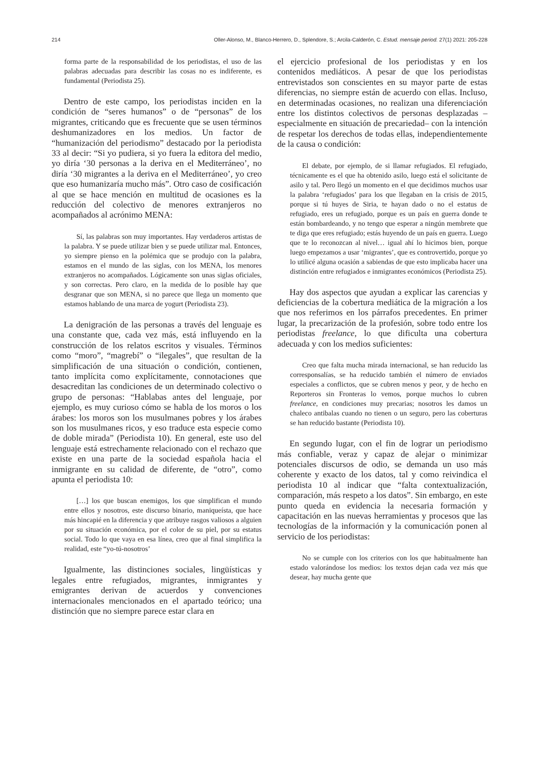214 Oller-Alonso, M., Blanco-Herrero, D., Splendore, S.; Arcila-Calderón, C. Estud. mensaje period. 27(1) 2021: 205-228
forma parte de la responsabilidad de los periodistas, el uso de las palabras adecuadas para describir las cosas no es indiferente, es fundamental (Periodista 25).
Dentro de este campo, los periodistas inciden en la condición de “seres humanos” o de “personas” de los migrantes, criticando que es frecuente que se usen términos deshumanizadores en los medios. Un factor de “humanización del periodismo” destacado por la periodista 33 al decir: “Si yo pudiera, si yo fuera la editora del medio, yo diría ‘30 personas a la deriva en el Mediterráneo’, no diría ‘30 migrantes a la deriva en el Mediterráneo’, yo creo que eso humanizaría mucho más”. Otro caso de cosificación al que se hace mención en multitud de ocasiones es la reducción del colectivo de menores extranjeros no acompañados al acrónimo MENA:
Sí, las palabras son muy importantes. Hay verdaderos artistas de la palabra. Y se puede utilizar bien y se puede utilizar mal. Entonces, yo siempre pienso en la polémica que se produjo con la palabra, estamos en el mundo de las siglas, con los MENA, los menores extranjeros no acompañados. Lógicamente son unas siglas oficiales, y son correctas. Pero claro, en la medida de lo posible hay que desgranar que son MENA, si no parece que llega un momento que estamos hablando de una marca de yogurt (Periodista 23).
La denigración de las personas a través del lenguaje es una constante que, cada vez más, está influyendo en la construcción de los relatos escritos y visuales. Términos como “moro”, “magrebí” o “ilegales”, que resultan de la simplificación de una situación o condición, contienen, tanto implícita como explícitamente, connotaciones que desacreditan las condiciones de un determinado colectivo o grupo de personas: “Hablabas antes del lenguaje, por ejemplo, es muy curioso cómo se habla de los moros o los árabes: los moros son los musulmanes pobres y los árabes son los musulmanes ricos, y eso traduce esta especie como de doble mirada” (Periodista 10). En general, este uso del lenguaje está estrechamente relacionado con el rechazo que existe en una parte de la sociedad española hacia el inmigrante en su calidad de diferente, de “otro”, como apunta el periodista 10:
[…] los que buscan enemigos, los que simplifican el mundo entre ellos y nosotros, este discurso binario, maniqueísta, que hace más hincapié en la diferencia y que atribuye rasgos valiosos a alguien por su situación económica, por el color de su piel, por su estatus social. Todo lo que vaya en esa línea, creo que al final simplifica la realidad, este “yo-tú-nosotros’
Igualmente, las distinciones sociales, lingüísticas y legales entre refugiados, migrantes, inmigrantes y emigrantes derivan de acuerdos y convenciones internacionales mencionados en el apartado teórico; una distinción que no siempre parece estar clara en
el ejercicio profesional de los periodistas y en los contenidos mediáticos. A pesar de que los periodistas entrevistados son conscientes en su mayor parte de estas diferencias, no siempre están de acuerdo con ellas. Incluso, en determinadas ocasiones, no realizan una diferenciación entre los distintos colectivos de personas desplazadas –especialmente en situación de precariedad– con la intención de respetar los derechos de todas ellas, independientemente de la causa o condición:
El debate, por ejemplo, de si llamar refugiados. El refugiado, técnicamente es el que ha obtenido asilo, luego está el solicitante de asilo y tal. Pero llegó un momento en el que decidimos muchos usar la palabra ‘refugiados’ para los que llegaban en la crisis de 2015, porque si tú huyes de Siria, te hayan dado o no el estatus de refugiado, eres un refugiado, porque es un país en guerra donde te están bombardeando, y no tengo que esperar a ningún membrete que te diga que eres refugiado; estás huyendo de un país en guerra. Luego que te lo reconozcan al nivel… igual ahí lo hicimos bien, porque luego empezamos a usar ‘migrantes’, que es controvertido, porque yo lo utilicé alguna ocasión a sabiendas de que esto implicaba hacer una distinción entre refugiados e inmigrantes económicos (Periodista 25).
Hay dos aspectos que ayudan a explicar las carencias y deficiencias de la cobertura mediática de la migración a los que nos referimos en los párrafos precedentes. En primer lugar, la precarización de la profesión, sobre todo entre los periodistas freelance, lo que dificulta una cobertura adecuada y con los medios suficientes:
Creo que falta mucha mirada internacional, se han reducido las corresponsalías, se ha reducido también el número de enviados especiales a conflictos, que se cubren menos y peor, y de hecho en Reporteros sin Fronteras lo vemos, porque muchos lo cubren freelance, en condiciones muy precarias; nosotros les damos un chaleco antibalas cuando no tienen o un seguro, pero las coberturas se han reducido bastante (Periodista 10).
En segundo lugar, con el fin de lograr un periodismo más confiable, veraz y capaz de alejar o minimizar potenciales discursos de odio, se demanda un uso más coherente y exacto de los datos, tal y como reivindica el periodista 10 al indicar que “falta contextualización, comparación, más respeto a los datos”. Sin embargo, en este punto queda en evidencia la necesaria formación y capacitación en las nuevas herramientas y procesos que las tecnologías de la información y la comunicación ponen al servicio de los periodistas:
No se cumple con los criterios con los que habitualmente han estado valorándose los medios: los textos dejan cada vez más que desear, hay mucha gente que